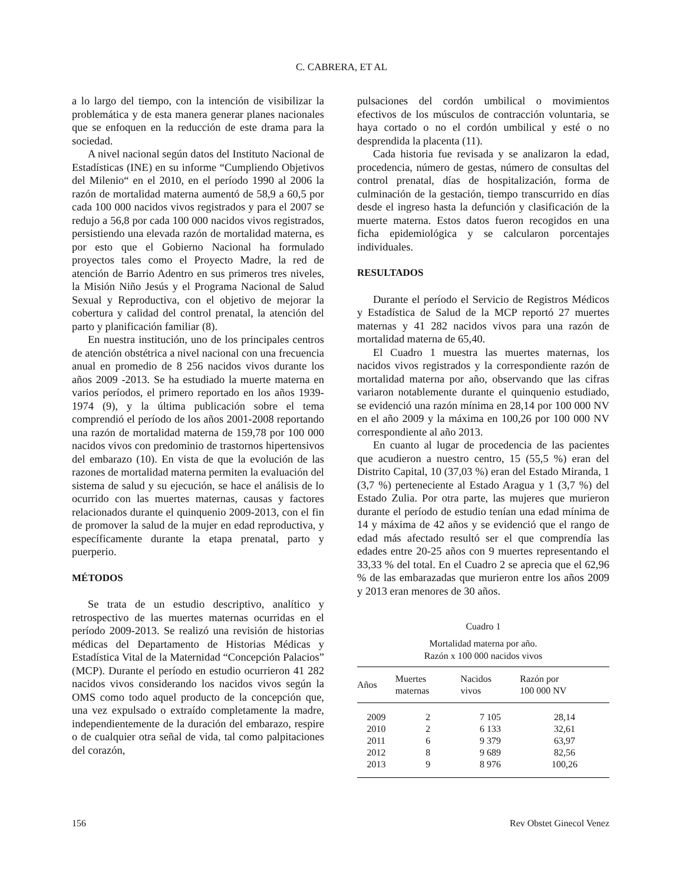C. CABRERA, ET AL
a lo largo del tiempo, con la intención de visibilizar la problemática y de esta manera generar planes nacionales que se enfoquen en la reducción de este drama para la sociedad.
A nivel nacional según datos del Instituto Nacional de Estadísticas (INE) en su informe “Cumpliendo Objetivos del Milenio“ en el 2010, en el período 1990 al 2006 la razón de mortalidad materna aumentó de 58,9 a 60,5 por cada 100 000 nacidos vivos registrados y para el 2007 se redujo a 56,8 por cada 100 000 nacidos vivos registrados, persistiendo una elevada razón de mortalidad materna, es por esto que el Gobierno Nacional ha formulado proyectos tales como el Proyecto Madre, la red de atención de Barrio Adentro en sus primeros tres niveles, la Misión Niño Jesús y el Programa Nacional de Salud Sexual y Reproductiva, con el objetivo de mejorar la cobertura y calidad del control prenatal, la atención del parto y planificación familiar (8).
En nuestra institución, uno de los principales centros de atención obstétrica a nivel nacional con una frecuencia anual en promedio de 8 256 nacidos vivos durante los años 2009 -2013. Se ha estudiado la muerte materna en varios períodos, el primero reportado en los años 1939-1974 (9), y la última publicación sobre el tema comprendió el período de los años 2001-2008 reportando una razón de mortalidad materna de 159,78 por 100 000 nacidos vivos con predominio de trastornos hipertensivos del embarazo (10). En vista de que la evolución de las razones de mortalidad materna permiten la evaluación del sistema de salud y su ejecución, se hace el análisis de lo ocurrido con las muertes maternas, causas y factores relacionados durante el quinquenio 2009-2013, con el fin de promover la salud de la mujer en edad reproductiva, y específicamente durante la etapa prenatal, parto y puerperio.
MÉTODOS
Se trata de un estudio descriptivo, analítico y retrospectivo de las muertes maternas ocurridas en el período 2009-2013. Se realizó una revisión de historias médicas del Departamento de Historias Médicas y Estadística Vital de la Maternidad “Concepción Palacios” (MCP). Durante el período en estudio ocurrieron 41 282 nacidos vivos considerando los nacidos vivos según la OMS como todo aquel producto de la concepción que, una vez expulsado o extraído completamente la madre, independientemente de la duración del embarazo, respire o de cualquier otra señal de vida, tal como palpitaciones del corazón,
pulsaciones del cordón umbilical o movimientos efectivos de los músculos de contracción voluntaria, se haya cortado o no el cordón umbilical y esté o no desprendida la placenta (11).
Cada historia fue revisada y se analizaron la edad, procedencia, número de gestas, número de consultas del control prenatal, días de hospitalización, forma de culminación de la gestación, tiempo transcurrido en días desde el ingreso hasta la defunción y clasificación de la muerte materna. Estos datos fueron recogidos en una ficha epidemiológica y se calcularon porcentajes individuales.
RESULTADOS
Durante el período el Servicio de Registros Médicos y Estadística de Salud de la MCP reportó 27 muertes maternas y 41 282 nacidos vivos para una razón de mortalidad materna de 65,40.
El Cuadro 1 muestra las muertes maternas, los nacidos vivos registrados y la correspondiente razón de mortalidad materna por año, observando que las cifras variaron notablemente durante el quinquenio estudiado, se evidenció una razón mínima en 28,14 por 100 000 NV en el año 2009 y la máxima en 100,26 por 100 000 NV correspondiente al año 2013.
En cuanto al lugar de procedencia de las pacientes que acudieron a nuestro centro, 15 (55,5 %) eran del Distrito Capital, 10 (37,03 %) eran del Estado Miranda, 1 (3,7 %) perteneciente al Estado Aragua y 1 (3,7 %) del Estado Zulia. Por otra parte, las mujeres que murieron durante el período de estudio tenían una edad mínima de 14 y máxima de 42 años y se evidenció que el rango de edad más afectado resultó ser el que comprendía las edades entre 20-25 años con 9 muertes representando el 33,33 % del total. En el Cuadro 2 se aprecia que el 62,96 % de las embarazadas que murieron entre los años 2009 y 2013 eran menores de 30 años.
Cuadro 1
Mortalidad materna por año.
Razón x 100 000 nacidos vivos
| Años | Muertes maternas | Nacidos vivos | Razón por 100 000 NV |
| --- | --- | --- | --- |
| 2009 | 2 | 7 105 | 28,14 |
| 2010 | 2 | 6 133 | 32,61 |
| 2011 | 6 | 9 379 | 63,97 |
| 2012 | 8 | 9 689 | 82,56 |
| 2013 | 9 | 8 976 | 100,26 |
156 Rev Obstet Ginecol Venez